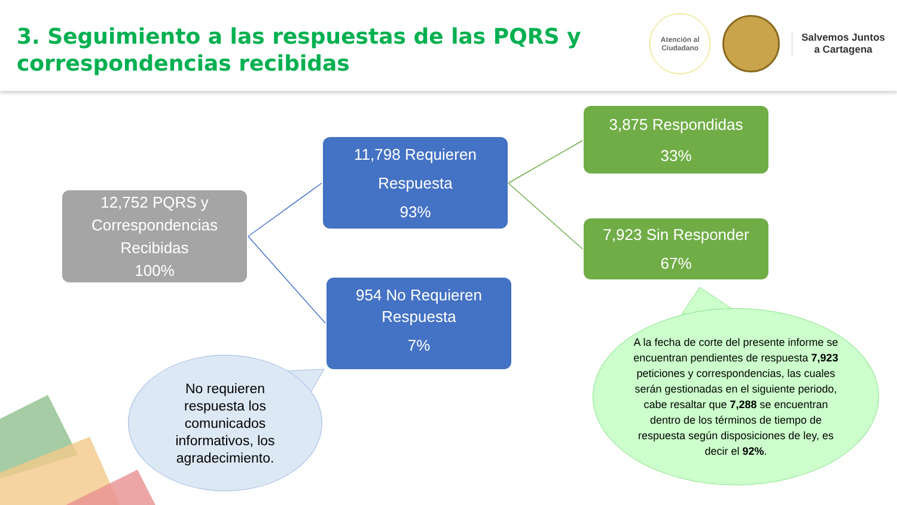3. Seguimiento a las respuestas de las PQRS y
correspondencias recibidas
Atención al
Ciudadano
Salvemos Juntos
a Cartagena
12,752 PQRS y
Correspondencias
Recibidas
100%
11,798 Requieren
Respuesta
93%
954 No Requieren
Respuesta
7%
3,875 Respondidas
33%
7,923 Sin Responder
67%
No requieren
respuesta los
comunicados
informativos, los
agradecimiento.
A la fecha de corte del presente informe se encuentran pendientes de respuesta 7,923 peticiones y correspondencias, las cuales serán gestionadas en el siguiente periodo, cabe resaltar que 7,288 se encuentran dentro de los términos de tiempo de respuesta según disposiciones de ley, es decir el 92%.